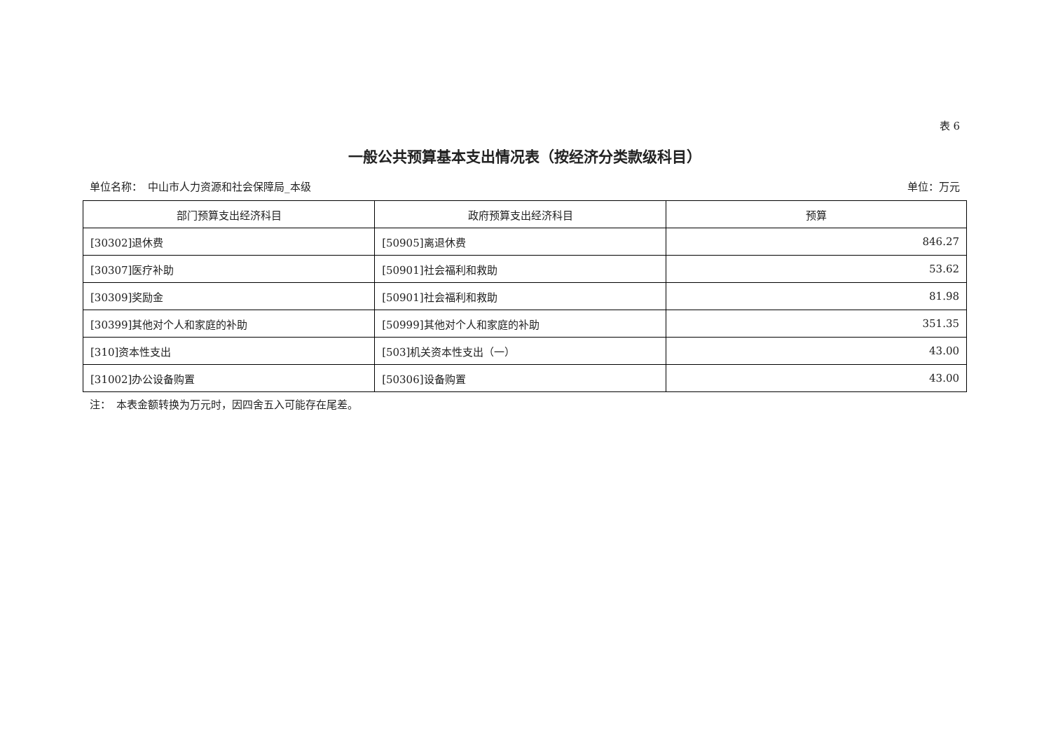表 6
一般公共预算基本支出情况表（按经济分类款级科目）
单位名称：　中山市人力资源和社会保障局_本级 单位：万元
| 部门预算支出经济科目 | 政府预算支出经济科目 | 预算 |
| --- | --- | --- |
| [30302]退休费 | [50905]离退休费 | 846.27 |
| [30307]医疗补助 | [50901]社会福利和救助 | 53.62 |
| [30309]奖励金 | [50901]社会福利和救助 | 81.98 |
| [30399]其他对个人和家庭的补助 | [50999]其他对个人和家庭的补助 | 351.35 |
| [310]资本性支出 | [503]机关资本性支出（一） | 43.00 |
| [31002]办公设备购置 | [50306]设备购置 | 43.00 |
注：　本表金额转换为万元时，因四舍五入可能存在尾差。